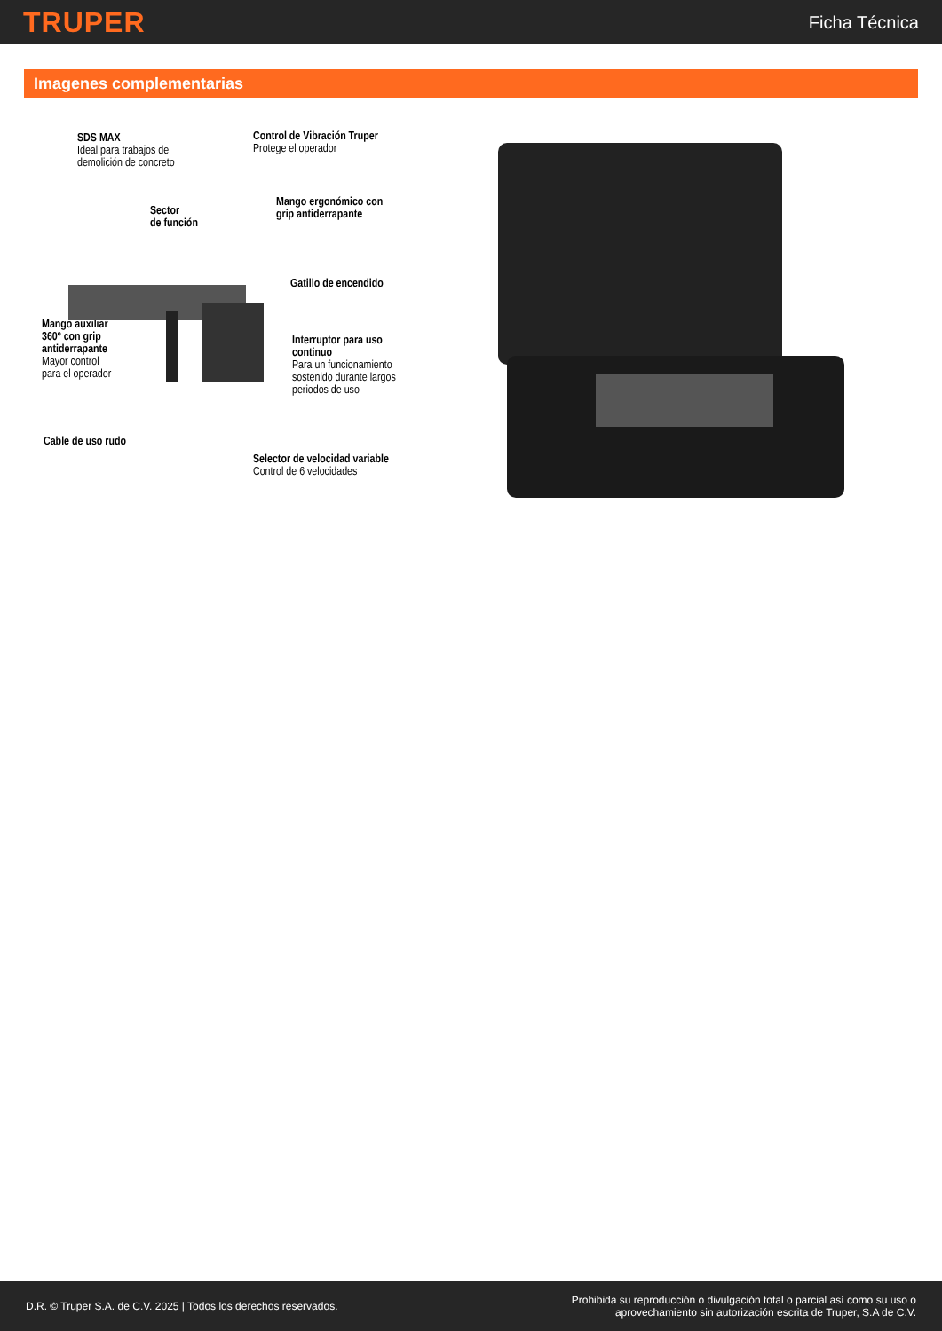TRUPER Ficha Técnica
Imagenes complementarias
SDS MAX
Ideal para trabajos de
demolición de concreto
Control de Vibración Truper
Protege el operador
Sector
de función
Mango ergonómico con
grip antiderrapante
Gatillo de encendido
Mango auxiliar
360º con grip
antiderrapante
Mayor control
para el operador
Interruptor para uso
continuo
Para un funcionamiento
sostenido durante largos
periodos de uso
Cable de uso rudo
Selector de velocidad variable
Control de 6 velocidades
D.R. © Truper S.A. de C.V. 2025 | Todos los derechos reservados. Prohibida su reproducción o divulgación total o parcial así como su uso o
aprovechamiento sin autorización escrita de Truper, S.A de C.V.